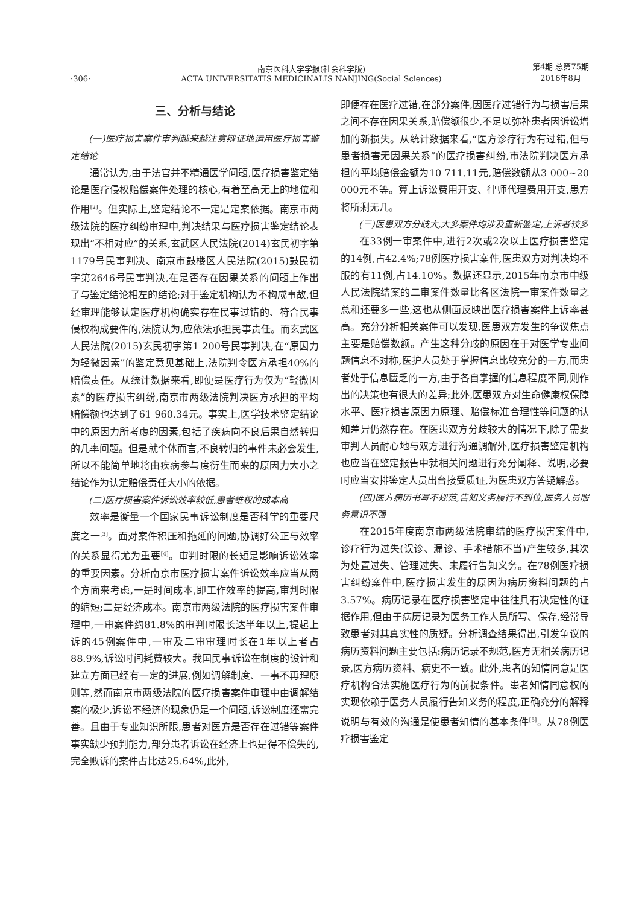·306·
南京医科大学学报(社会科学版)
ACTA UNIVERSITATIS MEDICINALIS NANJING(Social Sciences)
第4期 总第75期
2016年8月
三、分析与结论
(一)医疗损害案件审判越来越注意辩证地运用医疗损害鉴定结论
通常认为,由于法官并不精通医学问题,医疗损害鉴定结论是医疗侵权赔偿案件处理的核心,有着至高无上的地位和作用<sup>[2]</sup>。但实际上,鉴定结论不一定是定案依据。南京市两级法院的医疗纠纷审理中,判决结果与医疗损害鉴定结论表现出“不相对应”的关系,玄武区人民法院(2014)玄民初字第1179号民事判决、南京市鼓楼区人民法院(2015)鼓民初字第2646号民事判决,在是否存在因果关系的问题上作出了与鉴定结论相左的结论;对于鉴定机构认为不构成事故,但经审理能够认定医疗机构确实存在民事过错的、符合民事侵权构成要件的,法院认为,应依法承担民事责任。而玄武区人民法院(2015)玄民初字第1 200号民事判决,在“原因力为轻微因素”的鉴定意见基础上,法院判令医方承担40%的赔偿责任。从统计数据来看,即便是医疗行为仅为“轻微因素”的医疗损害纠纷,南京市两级法院判决医方承担的平均赔偿额也达到了61 960.34元。事实上,医学技术鉴定结论中的原因力所考虑的因素,包括了疾病向不良后果自然转归的几率问题。但是就个体而言,不良转归的事件未必会发生,所以不能简单地将由疾病参与度衍生而来的原因力大小之结论作为认定赔偿责任大小的依据。
(二)医疗损害案件诉讼效率较低,患者维权的成本高
效率是衡量一个国家民事诉讼制度是否科学的重要尺度之一<sup>[3]</sup>。面对案件积压和拖延的问题,协调好公正与效率的关系显得尤为重要<sup>[4]</sup>。审判时限的长短是影响诉讼效率的重要因素。分析南京市医疗损害案件诉讼效率应当从两个方面来考虑,一是时间成本,即工作效率的提高,审判时限的缩短;二是经济成本。南京市两级法院的医疗损害案件审理中,一审案件约81.8%的审判时限长达半年以上,提起上诉的45例案件中,一审及二审审理时长在1年以上者占88.9%,诉讼时间耗费较大。我国民事诉讼在制度的设计和建立方面已经有一定的进展,例如调解制度、一事不再理原则等,然而南京市两级法院的医疗损害案件审理中由调解结案的极少,诉讼不经济的现象仍是一个问题,诉讼制度还需完善。且由于专业知识所限,患者对医方是否存在过错等案件事实缺少预判能力,部分患者诉讼在经济上也是得不偿失的,完全败诉的案件占比达25.64%,此外,
即便存在医疗过错,在部分案件,因医疗过错行为与损害后果之间不存在因果关系,赔偿额很少,不足以弥补患者因诉讼增加的新损失。从统计数据来看,“医方诊疗行为有过错,但与患者损害无因果关系”的医疗损害纠纷,市法院判决医方承担的平均赔偿金额为10 711.11元,赔偿数额从3 000~20 000元不等。算上诉讼费用开支、律师代理费用开支,患方将所剩无几。
(三)医患双方分歧大,大多案件均涉及重新鉴定,上诉者较多
在33例一审案件中,进行2次或2次以上医疗损害鉴定的14例,占42.4%;78例医疗损害案件,医患双方对判决均不服的有11例,占14.10%。数据还显示,2015年南京市中级人民法院结案的二审案件数量比各区法院一审案件数量之总和还要多一些,这也从侧面反映出医疗损害案件上诉率甚高。充分分析相关案件可以发现,医患双方发生的争议焦点主要是赔偿数额。产生这种分歧的原因在于对医学专业问题信息不对称,医护人员处于掌握信息比较充分的一方,而患者处于信息匮乏的一方,由于各自掌握的信息程度不同,则作出的决策也有很大的差异;此外,医患双方对生命健康权保障水平、医疗损害原因力原理、赔偿标准合理性等问题的认知差异仍然存在。在医患双方分歧较大的情况下,除了需要审判人员耐心地与双方进行沟通调解外,医疗损害鉴定机构也应当在鉴定报告中就相关问题进行充分阐释、说明,必要时应当安排鉴定人员出台接受质证,为医患双方答疑解惑。
(四)医方病历书写不规范,告知义务履行不到位,医务人员服务意识不强
在2015年度南京市两级法院审结的医疗损害案件中,诊疗行为过失(误诊、漏诊、手术措施不当)产生较多,其次为处置过失、管理过失、未履行告知义务。在78例医疗损害纠纷案件中,医疗损害发生的原因为病历资料问题的占3.57%。病历记录在医疗损害鉴定中往往具有决定性的证据作用,但由于病历记录为医务工作人员所写、保存,经常导致患者对其真实性的质疑。分析调查结果得出,引发争议的病历资料问题主要包括:病历记录不规范,医方无相关病历记录,医方病历资料、病史不一致。此外,患者的知情同意是医疗机构合法实施医疗行为的前提条件。患者知情同意权的实现依赖于医务人员履行告知义务的程度,正确充分的解释说明与有效的沟通是使患者知情的基本条件<sup>[5]</sup>。从78例医疗损害鉴定